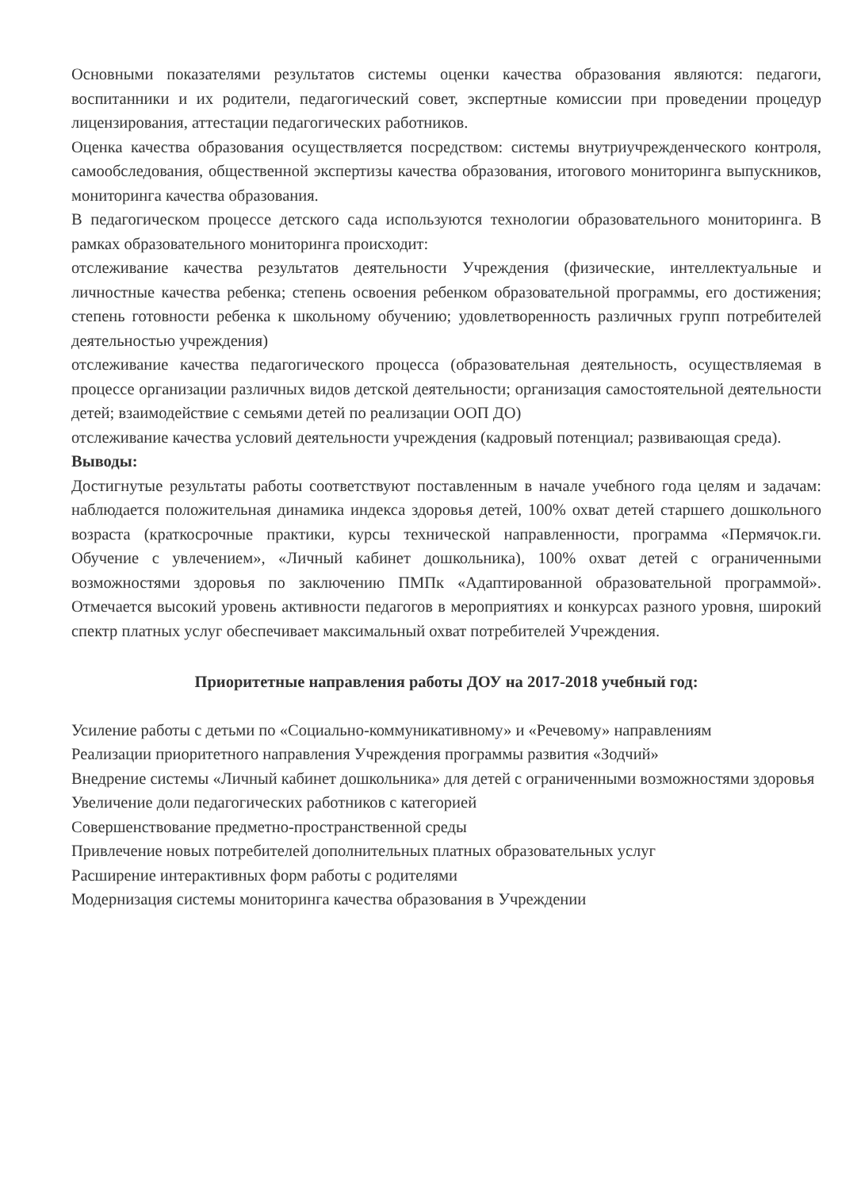Основными показателями результатов системы оценки качества образования являются: педагоги, воспитанники и их родители, педагогический совет, экспертные комиссии при проведении процедур лицензирования, аттестации педагогических работников.
Оценка качества образования осуществляется посредством: системы внутриучрежденческого контроля, самообследования, общественной экспертизы качества образования, итогового мониторинга выпускников, мониторинга качества образования.
В педагогическом процессе детского сада используются технологии образовательного мониторинга. В рамках образовательного мониторинга происходит:
отслеживание качества результатов деятельности Учреждения (физические, интеллектуальные и личностные качества ребенка; степень освоения ребенком образовательной программы, его достижения; степень готовности ребенка к школьному обучению; удовлетворенность различных групп потребителей деятельностью учреждения)
отслеживание качества педагогического процесса (образовательная деятельность, осуществляемая в процессе организации различных видов детской деятельности; организация самостоятельной деятельности детей; взаимодействие с семьями детей по реализации ООП ДО)
отслеживание качества условий деятельности учреждения (кадровый потенциал; развивающая среда).
Выводы:
Достигнутые результаты работы соответствуют поставленным в начале учебного года целям и задачам: наблюдается положительная динамика индекса здоровья детей, 100% охват детей старшего дошкольного возраста (краткосрочные практики, курсы технической направленности, программа «Пермячок.ги. Обучение с увлечением», «Личный кабинет дошкольника), 100% охват детей с ограниченными возможностями здоровья по заключению ПМПк «Адаптированной образовательной программой». Отмечается высокий уровень активности педагогов в мероприятиях и конкурсах разного уровня, широкий спектр платных услуг обеспечивает максимальный охват потребителей Учреждения.
Приоритетные направления работы ДОУ на 2017-2018 учебный год:
Усиление работы с детьми по «Социально-коммуникативному» и «Речевому» направлениям
Реализации приоритетного направления Учреждения программы развития «Зодчий»
Внедрение системы «Личный кабинет дошкольника» для детей с ограниченными возможностями здоровья
Увеличение доли педагогических работников с категорией
Совершенствование предметно-пространственной среды
Привлечение новых потребителей дополнительных платных образовательных услуг
Расширение интерактивных форм работы с родителями
Модернизация системы мониторинга качества образования в Учреждении